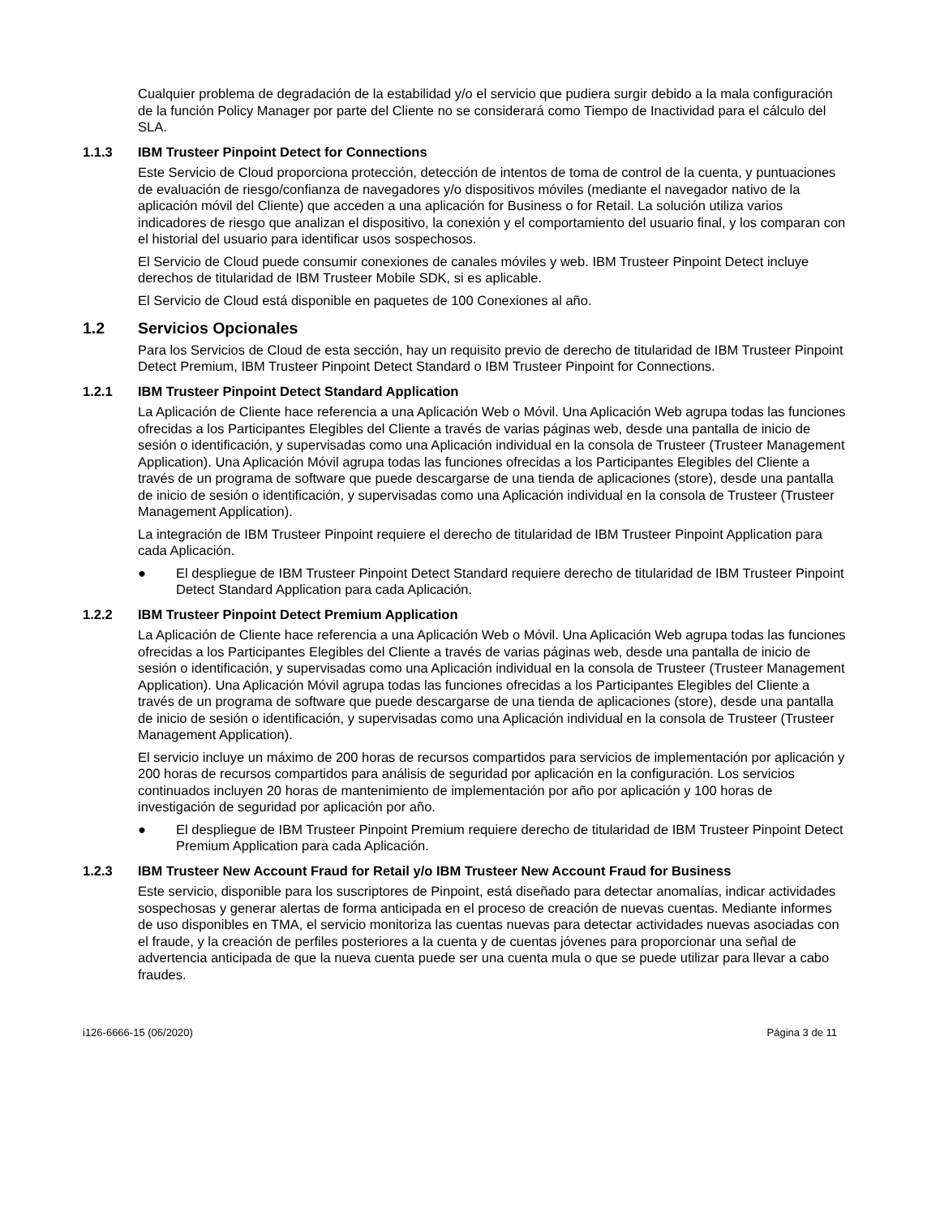Cualquier problema de degradación de la estabilidad y/o el servicio que pudiera surgir debido a la mala configuración de la función Policy Manager por parte del Cliente no se considerará como Tiempo de Inactividad para el cálculo del SLA.
1.1.3 IBM Trusteer Pinpoint Detect for Connections
Este Servicio de Cloud proporciona protección, detección de intentos de toma de control de la cuenta, y puntuaciones de evaluación de riesgo/confianza de navegadores y/o dispositivos móviles (mediante el navegador nativo de la aplicación móvil del Cliente) que acceden a una aplicación for Business o for Retail. La solución utiliza varios indicadores de riesgo que analizan el dispositivo, la conexión y el comportamiento del usuario final, y los comparan con el historial del usuario para identificar usos sospechosos.
El Servicio de Cloud puede consumir conexiones de canales móviles y web. IBM Trusteer Pinpoint Detect incluye derechos de titularidad de IBM Trusteer Mobile SDK, si es aplicable.
El Servicio de Cloud está disponible en paquetes de 100 Conexiones al año.
1.2 Servicios Opcionales
Para los Servicios de Cloud de esta sección, hay un requisito previo de derecho de titularidad de IBM Trusteer Pinpoint Detect Premium, IBM Trusteer Pinpoint Detect Standard o IBM Trusteer Pinpoint for Connections.
1.2.1 IBM Trusteer Pinpoint Detect Standard Application
La Aplicación de Cliente hace referencia a una Aplicación Web o Móvil. Una Aplicación Web agrupa todas las funciones ofrecidas a los Participantes Elegibles del Cliente a través de varias páginas web, desde una pantalla de inicio de sesión o identificación, y supervisadas como una Aplicación individual en la consola de Trusteer (Trusteer Management Application). Una Aplicación Móvil agrupa todas las funciones ofrecidas a los Participantes Elegibles del Cliente a través de un programa de software que puede descargarse de una tienda de aplicaciones (store), desde una pantalla de inicio de sesión o identificación, y supervisadas como una Aplicación individual en la consola de Trusteer (Trusteer Management Application).
La integración de IBM Trusteer Pinpoint requiere el derecho de titularidad de IBM Trusteer Pinpoint Application para cada Aplicación.
● El despliegue de IBM Trusteer Pinpoint Detect Standard requiere derecho de titularidad de IBM Trusteer Pinpoint Detect Standard Application para cada Aplicación.
1.2.2 IBM Trusteer Pinpoint Detect Premium Application
La Aplicación de Cliente hace referencia a una Aplicación Web o Móvil. Una Aplicación Web agrupa todas las funciones ofrecidas a los Participantes Elegibles del Cliente a través de varias páginas web, desde una pantalla de inicio de sesión o identificación, y supervisadas como una Aplicación individual en la consola de Trusteer (Trusteer Management Application). Una Aplicación Móvil agrupa todas las funciones ofrecidas a los Participantes Elegibles del Cliente a través de un programa de software que puede descargarse de una tienda de aplicaciones (store), desde una pantalla de inicio de sesión o identificación, y supervisadas como una Aplicación individual en la consola de Trusteer (Trusteer Management Application).
El servicio incluye un máximo de 200 horas de recursos compartidos para servicios de implementación por aplicación y 200 horas de recursos compartidos para análisis de seguridad por aplicación en la configuración. Los servicios continuados incluyen 20 horas de mantenimiento de implementación por año por aplicación y 100 horas de investigación de seguridad por aplicación por año.
● El despliegue de IBM Trusteer Pinpoint Premium requiere derecho de titularidad de IBM Trusteer Pinpoint Detect Premium Application para cada Aplicación.
1.2.3 IBM Trusteer New Account Fraud for Retail y/o IBM Trusteer New Account Fraud for Business
Este servicio, disponible para los suscriptores de Pinpoint, está diseñado para detectar anomalías, indicar actividades sospechosas y generar alertas de forma anticipada en el proceso de creación de nuevas cuentas. Mediante informes de uso disponibles en TMA, el servicio monitoriza las cuentas nuevas para detectar actividades nuevas asociadas con el fraude, y la creación de perfiles posteriores a la cuenta y de cuentas jóvenes para proporcionar una señal de advertencia anticipada de que la nueva cuenta puede ser una cuenta mula o que se puede utilizar para llevar a cabo fraudes.
i126-6666-15 (06/2020) Página 3 de 11